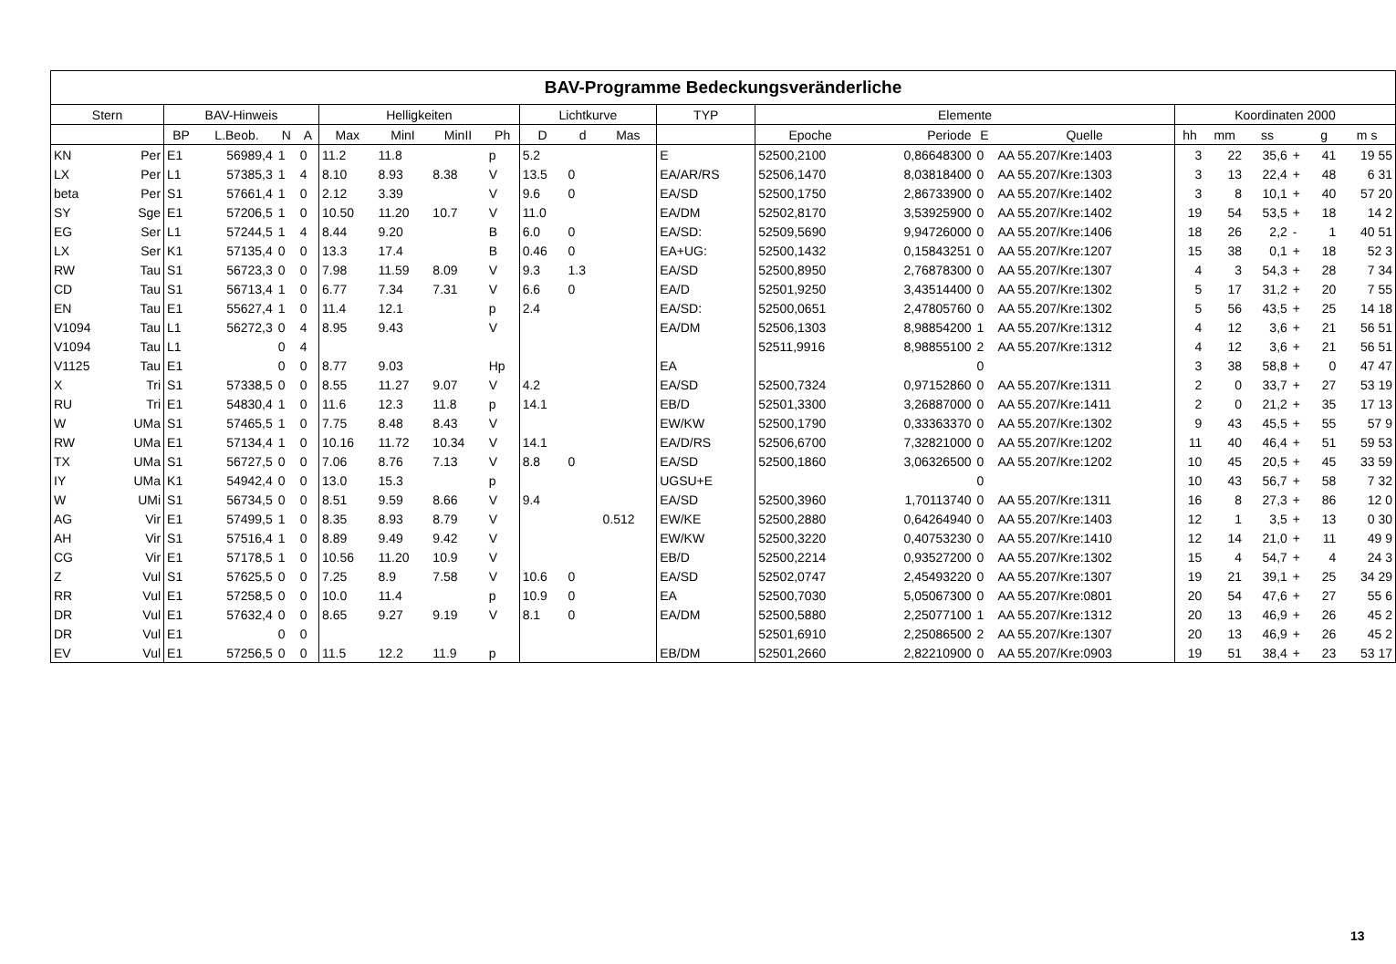| BAV-Programme Bedeckungsveränderliche | | | | | | | | | | | | | | | | | | | | | | | |
| Stern | | BAV-Hinweis | | | | Helligkeiten | | | | Lichtkurve | | | TYP | Elemente | | | | Koordinaten 2000 | | | | | |
| | | BP | L.Beob. | N | A | Max | MinI | MinII | Ph | D | d | Mas | | Epoche | Periode | E | Quelle | hh | mm | ss | | g | m s |
| KN | Per | E1 | 56989,4 | 1 | 0 | 11.2 | 11.8 | | p | 5.2 | | | E | 52500,2100 | 0,86648300 | 0 | AA 55.207/Kre:1403 | 3 | 22 | 35,6 | + | 41 | 19 55 |
| LX | Per | L1 | 57385,3 | 1 | 4 | 8.10 | 8.93 | 8.38 | V | 13.5 | 0 | | EA/AR/RS | 52506,1470 | 8,03818400 | 0 | AA 55.207/Kre:1303 | 3 | 13 | 22,4 | + | 48 | 6 31 |
| beta | Per | S1 | 57661,4 | 1 | 0 | 2.12 | 3.39 | | V | 9.6 | 0 | | EA/SD | 52500,1750 | 2,86733900 | 0 | AA 55.207/Kre:1402 | 3 | 8 | 10,1 | + | 40 | 57 20 |
| SY | Sge | E1 | 57206,5 | 1 | 0 | 10.50 | 11.20 | 10.7 | V | 11.0 | | | EA/DM | 52502,8170 | 3,53925900 | 0 | AA 55.207/Kre:1402 | 19 | 54 | 53,5 | + | 18 | 14 2 |
| EG | Ser | L1 | 57244,5 | 1 | 4 | 8.44 | 9.20 | | B | 6.0 | 0 | | EA/SD: | 52509,5690 | 9,94726000 | 0 | AA 55.207/Kre:1406 | 18 | 26 | 2,2 | - | 1 | 40 51 |
| LX | Ser | K1 | 57135,4 | 0 | 0 | 13.3 | 17.4 | | B | 0.46 | 0 | | EA+UG: | 52500,1432 | 0,15843251 | 0 | AA 55.207/Kre:1207 | 15 | 38 | 0,1 | + | 18 | 52 3 |
| RW | Tau | S1 | 56723,3 | 0 | 0 | 7.98 | 11.59 | 8.09 | V | 9.3 | 1.3 | | EA/SD | 52500,8950 | 2,76878300 | 0 | AA 55.207/Kre:1307 | 4 | 3 | 54,3 | + | 28 | 7 34 |
| CD | Tau | S1 | 56713,4 | 1 | 0 | 6.77 | 7.34 | 7.31 | V | 6.6 | 0 | | EA/D | 52501,9250 | 3,43514400 | 0 | AA 55.207/Kre:1302 | 5 | 17 | 31,2 | + | 20 | 7 55 |
| EN | Tau | E1 | 55627,4 | 1 | 0 | 11.4 | 12.1 | | p | 2.4 | | | EA/SD: | 52500,0651 | 2,47805760 | 0 | AA 55.207/Kre:1302 | 5 | 56 | 43,5 | + | 25 | 14 18 |
| V1094 | Tau | L1 | 56272,3 | 0 | 4 | 8.95 | 9.43 | | V | | | | EA/DM | 52506,1303 | 8,98854200 | 1 | AA 55.207/Kre:1312 | 4 | 12 | 3,6 | + | 21 | 56 51 |
| V1094 | Tau | L1 | | 0 | 4 | | | | | | | | | 52511,9916 | 8,98855100 | 2 | AA 55.207/Kre:1312 | 4 | 12 | 3,6 | + | 21 | 56 51 |
| V1125 | Tau | E1 | | 0 | 0 | 8.77 | 9.03 | | Hp | | | | EA | | | 0 | | 3 | 38 | 58,8 | + | 0 | 47 47 |
| X | Tri | S1 | 57338,5 | 0 | 0 | 8.55 | 11.27 | 9.07 | V | 4.2 | | | EA/SD | 52500,7324 | 0,97152860 | 0 | AA 55.207/Kre:1311 | 2 | 0 | 33,7 | + | 27 | 53 19 |
| RU | Tri | E1 | 54830,4 | 1 | 0 | 11.6 | 12.3 | 11.8 | p | 14.1 | | | EB/D | 52501,3300 | 3,26887000 | 0 | AA 55.207/Kre:1411 | 2 | 0 | 21,2 | + | 35 | 17 13 |
| W | UMa | S1 | 57465,5 | 1 | 0 | 7.75 | 8.48 | 8.43 | V | | | | EW/KW | 52500,1790 | 0,33363370 | 0 | AA 55.207/Kre:1302 | 9 | 43 | 45,5 | + | 55 | 57 9 |
| RW | UMa | E1 | 57134,4 | 1 | 0 | 10.16 | 11.72 | 10.34 | V | 14.1 | | | EA/D/RS | 52506,6700 | 7,32821000 | 0 | AA 55.207/Kre:1202 | 11 | 40 | 46,4 | + | 51 | 59 53 |
| TX | UMa | S1 | 56727,5 | 0 | 0 | 7.06 | 8.76 | 7.13 | V | 8.8 | 0 | | EA/SD | 52500,1860 | 3,06326500 | 0 | AA 55.207/Kre:1202 | 10 | 45 | 20,5 | + | 45 | 33 59 |
| IY | UMa | K1 | 54942,4 | 0 | 0 | 13.0 | 15.3 | | p | | | | UGSU+E | | | 0 | | 10 | 43 | 56,7 | + | 58 | 7 32 |
| W | UMi | S1 | 56734,5 | 0 | 0 | 8.51 | 9.59 | 8.66 | V | 9.4 | | | EA/SD | 52500,3960 | 1,70113740 | 0 | AA 55.207/Kre:1311 | 16 | 8 | 27,3 | + | 86 | 12 0 |
| AG | Vir | E1 | 57499,5 | 1 | 0 | 8.35 | 8.93 | 8.79 | V | | | 0.512 | EW/KE | 52500,2880 | 0,64264940 | 0 | AA 55.207/Kre:1403 | 12 | 1 | 3,5 | + | 13 | 0 30 |
| AH | Vir | S1 | 57516,4 | 1 | 0 | 8.89 | 9.49 | 9.42 | V | | | | EW/KW | 52500,3220 | 0,40753230 | 0 | AA 55.207/Kre:1410 | 12 | 14 | 21,0 | + | 11 | 49 9 |
| CG | Vir | E1 | 57178,5 | 1 | 0 | 10.56 | 11.20 | 10.9 | V | | | | EB/D | 52500,2214 | 0,93527200 | 0 | AA 55.207/Kre:1302 | 15 | 4 | 54,7 | + | 4 | 24 3 |
| Z | Vul | S1 | 57625,5 | 0 | 0 | 7.25 | 8.9 | 7.58 | V | 10.6 | 0 | | EA/SD | 52502,0747 | 2,45493220 | 0 | AA 55.207/Kre:1307 | 19 | 21 | 39,1 | + | 25 | 34 29 |
| RR | Vul | E1 | 57258,5 | 0 | 0 | 10.0 | 11.4 | | p | 10.9 | 0 | | EA | 52500,7030 | 5,05067300 | 0 | AA 55.207/Kre:0801 | 20 | 54 | 47,6 | + | 27 | 55 6 |
| DR | Vul | E1 | 57632,4 | 0 | 0 | 8.65 | 9.27 | 9.19 | V | 8.1 | 0 | | EA/DM | 52500,5880 | 2,25077100 | 1 | AA 55.207/Kre:1312 | 20 | 13 | 46,9 | + | 26 | 45 2 |
| DR | Vul | E1 | | 0 | 0 | | | | | | | | | 52501,6910 | 2,25086500 | 2 | AA 55.207/Kre:1307 | 20 | 13 | 46,9 | + | 26 | 45 2 |
| EV | Vul | E1 | 57256,5 | 0 | 0 | 11.5 | 12.2 | 11.9 | p | | | | EB/DM | 52501,2660 | 2,82210900 | 0 | AA 55.207/Kre:0903 | 19 | 51 | 38,4 | + | 23 | 53 17 |
13